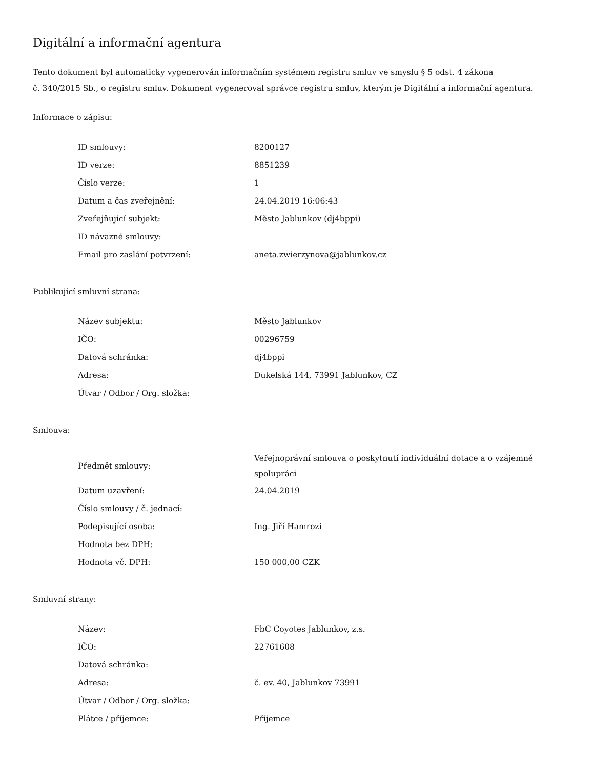Digitální a informační agentura
Tento dokument byl automaticky vygenerován informačním systémem registru smluv ve smyslu § 5 odst. 4 zákona
č. 340/2015 Sb., o registru smluv. Dokument vygeneroval správce registru smluv, kterým je Digitální a informační agentura.
Informace o zápisu:
| ID smlouvy: | 8200127 |
| ID verze: | 8851239 |
| Číslo verze: | 1 |
| Datum a čas zveřejnění: | 24.04.2019 16:06:43 |
| Zveřejňující subjekt: | Město Jablunkov (dj4bppi) |
| ID návazné smlouvy: | |
| Email pro zaslání potvrzení: | aneta.zwierzynova@jablunkov.cz |
Publikující smluvní strana:
| Název subjektu: | Město Jablunkov |
| IČO: | 00296759 |
| Datová schránka: | dj4bppi |
| Adresa: | Dukelská 144, 73991 Jablunkov, CZ |
| Útvar / Odbor / Org. složka: | |
Smlouva:
| Předmět smlouvy: | Veřejnoprávní smlouva o poskytnutí individuální dotace a o vzájemné spolupráci |
| Datum uzavření: | 24.04.2019 |
| Číslo smlouvy / č. jednací: | |
| Podepisující osoba: | Ing. Jiří Hamrozi |
| Hodnota bez DPH: | |
| Hodnota vč. DPH: | 150 000,00 CZK |
Smluvní strany:
| Název: | FbC Coyotes Jablunkov, z.s. |
| IČO: | 22761608 |
| Datová schránka: | |
| Adresa: | č. ev. 40, Jablunkov 73991 |
| Útvar / Odbor / Org. složka: | |
| Plátce / příjemce: | Příjemce |